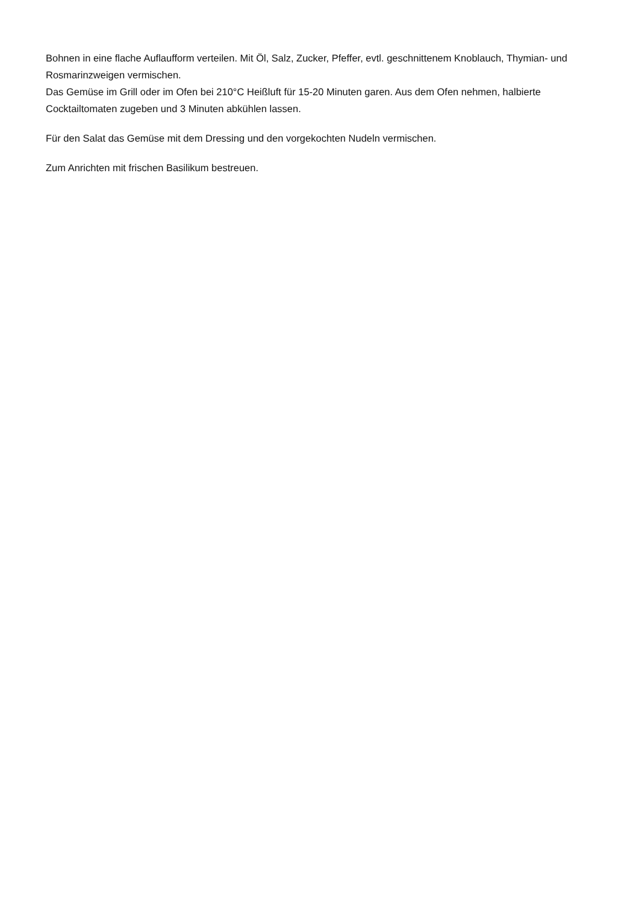Bohnen in eine flache Auflaufform verteilen. Mit Öl, Salz, Zucker, Pfeffer, evtl. geschnittenem Knoblauch, Thymian- und Rosmarinzweigen vermischen.
Das Gemüse im Grill oder im Ofen bei 210°C Heißluft für 15-20 Minuten garen. Aus dem Ofen nehmen, halbierte Cocktailtomaten zugeben und 3 Minuten abkühlen lassen.
Für den Salat das Gemüse mit dem Dressing und den vorgekochten Nudeln vermischen.
Zum Anrichten mit frischen Basilikum bestreuen.